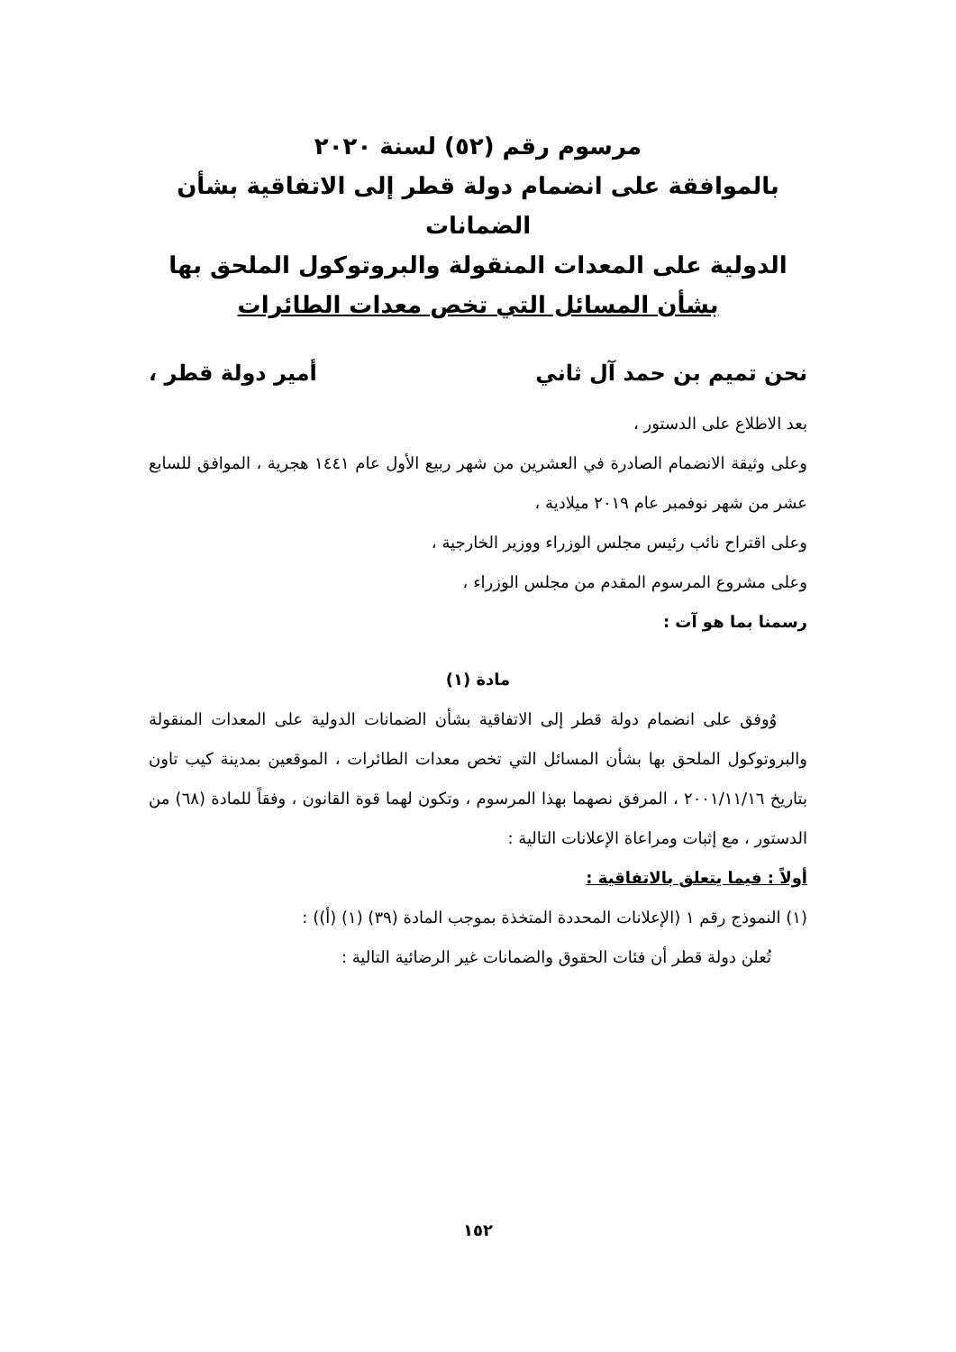مرسوم رقم (٥٢) لسنة ٢٠٢٠
بالموافقة على انضمام دولة قطر إلى الاتفاقية بشأن الضمانات
الدولية على المعدات المنقولة والبروتوكول الملحق بها
بشأن المسائل التي تخص معدات الطائرات
نحن تميم بن حمد آل ثاني أمير دولة قطر ،
بعد الاطلاع على الدستور ،
وعلى وثيقة الانضمام الصادرة في العشرين من شهر ربيع الأول عام ١٤٤١ هجرية ، الموافق للسابع عشر من شهر نوفمبر عام ٢٠١٩ ميلادية ،
وعلى اقتراح نائب رئيس مجلس الوزراء ووزير الخارجية ،
وعلى مشروع المرسوم المقدم من مجلس الوزراء ،
رسمنا بما هو آت :
مادة (١)
وُوفق على انضمام دولة قطر إلى الاتفاقية بشأن الضمانات الدولية على المعدات المنقولة والبروتوكول الملحق بها بشأن المسائل التي تخص معدات الطائرات ، الموقعين بمدينة كيب تاون بتاريخ ٢٠٠١/١١/١٦ ، المرفق نصهما بهذا المرسوم ، وتكون لهما قوة القانون ، وفقاً للمادة (٦٨) من الدستور ، مع إثبات ومراعاة الإعلانات التالية :
أولاً : فيما يتعلق بالاتفاقية :
(١) النموذج رقم ١ (الإعلانات المحددة المتخذة بموجب المادة (٣٩) (١) (أ)) :
تُعلن دولة قطر أن فئات الحقوق والضمانات غير الرضائية التالية :
١٥٢